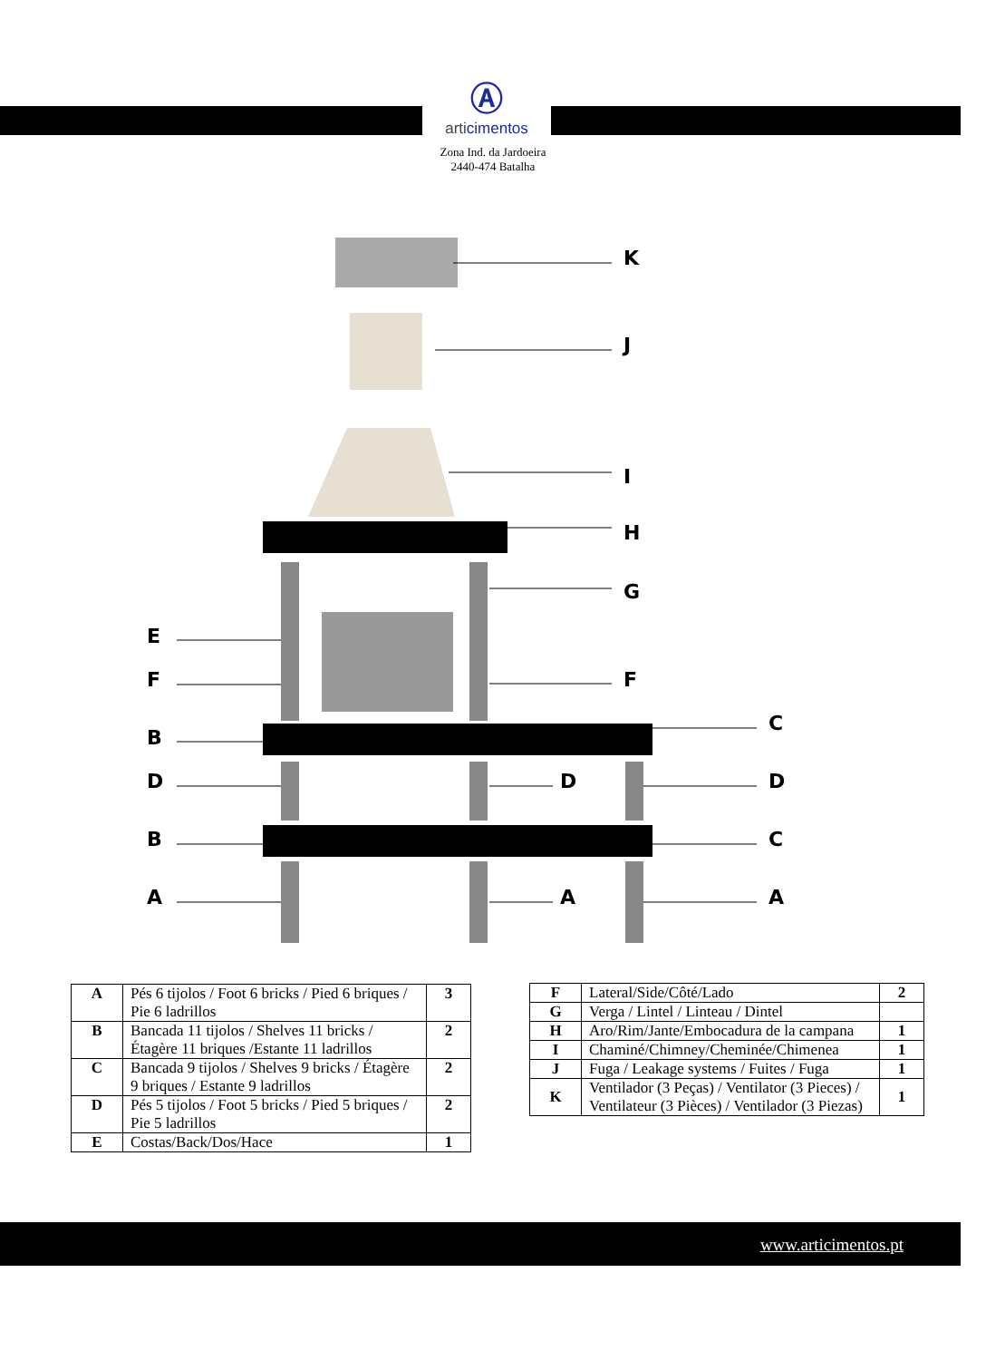Ⓐ
articimentos
Zona Ind. da Jardoeira
2440-474 Batalha
K
J
I
H
G
F
E
F
B
D
B
A
D
A
C
D
C
A
| A | Pés 6 tijolos / Foot 6 bricks / Pied 6 briques / Pie 6 ladrillos | 3 |
| B | Bancada 11 tijolos / Shelves 11 bricks / Étagère 11 briques /Estante 11 ladrillos | 2 |
| C | Bancada 9 tijolos / Shelves 9 bricks / Étagère 9 briques / Estante 9 ladrillos | 2 |
| D | Pés 5 tijolos / Foot 5 bricks / Pied 5 briques / Pie 5 ladrillos | 2 |
| E | Costas/Back/Dos/Hace | 1 |
| F | Lateral/Side/Côté/Lado | 2 |
| G | Verga / Lintel / Linteau / Dintel | |
| H | Aro/Rim/Jante/Embocadura de la campana | 1 |
| I | Chaminé/Chimney/Cheminée/Chimenea | 1 |
| J | Fuga / Leakage systems / Fuites / Fuga | 1 |
| K | Ventilador (3 Peças) / Ventilator (3 Pieces) / Ventilateur (3 Pièces) / Ventilador (3 Piezas) | 1 |
www.articimentos.pt